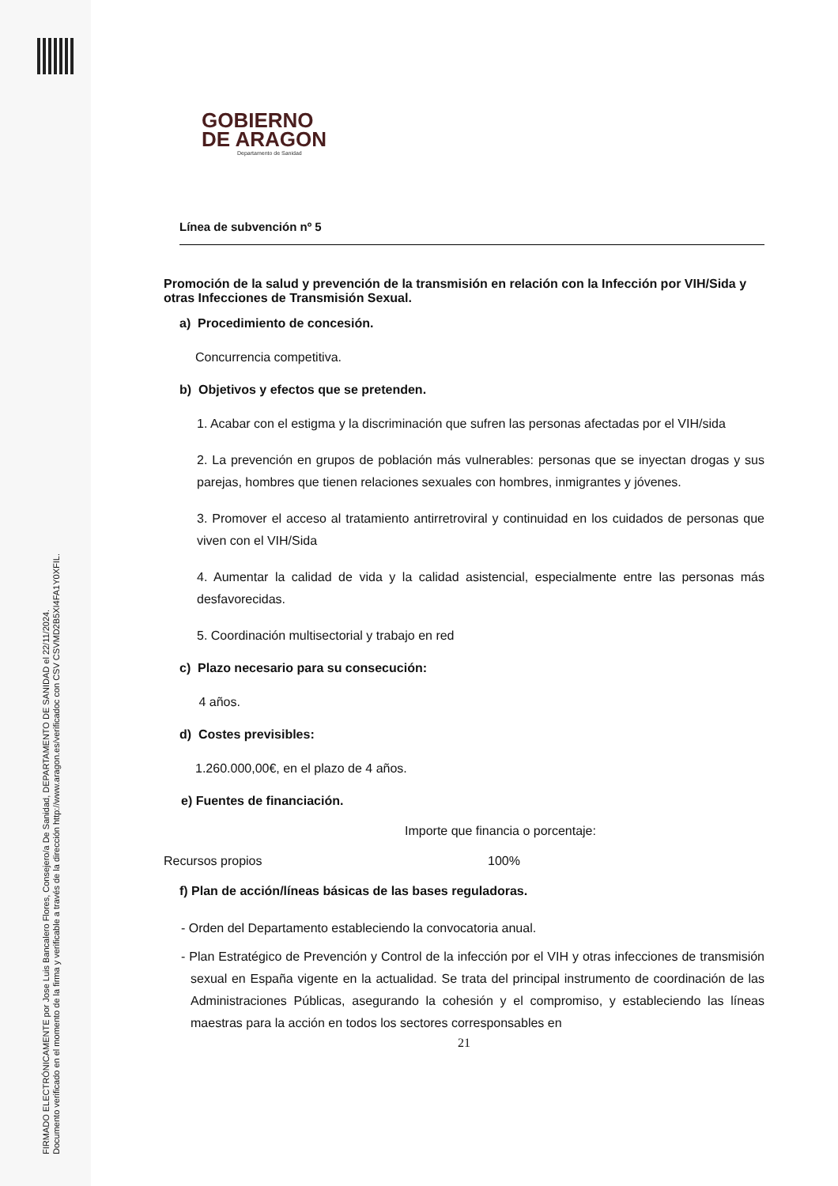FIRMADO ELECTRÓNICAMENTE por Jose Luis Bancalero Flores, Consejero/a De Sanidad, DEPARTAMENTO DE SANIDAD el 22/11/2024.
Documento verificado en el momento de la firma y verificable a través de la dirección http://www.aragon.es/verificadoc con CSV CSVMD2B5XI4FA1Y0XFIL.
GOBIERNO
DE ARAGON
Departamento de Sanidad
Línea de subvención nº 5
Promoción de la salud y prevención de la transmisión en relación con la Infección por VIH/Sida y otras Infecciones de Transmisión Sexual.
a) Procedimiento de concesión.
Concurrencia competitiva.
b) Objetivos y efectos que se pretenden.
1. Acabar con el estigma y la discriminación que sufren las personas afectadas por el VIH/sida
2. La prevención en grupos de población más vulnerables: personas que se inyectan drogas y sus parejas, hombres que tienen relaciones sexuales con hombres, inmigrantes y jóvenes.
3. Promover el acceso al tratamiento antirretroviral y continuidad en los cuidados de personas que viven con el VIH/Sida
4. Aumentar la calidad de vida y la calidad asistencial, especialmente entre las personas más desfavorecidas.
5. Coordinación multisectorial y trabajo en red
c) Plazo necesario para su consecución:
4 años.
d) Costes previsibles:
1.260.000,00€, en el plazo de 4 años.
e) Fuentes de financiación.
Importe que financia o porcentaje:
Recursos propios 100%
f) Plan de acción/líneas básicas de las bases reguladoras.
- Orden del Departamento estableciendo la convocatoria anual.
- Plan Estratégico de Prevención y Control de la infección por el VIH y otras infecciones de transmisión sexual en España vigente en la actualidad. Se trata del principal instrumento de coordinación de las Administraciones Públicas, asegurando la cohesión y el compromiso, y estableciendo las líneas maestras para la acción en todos los sectores corresponsables en
21